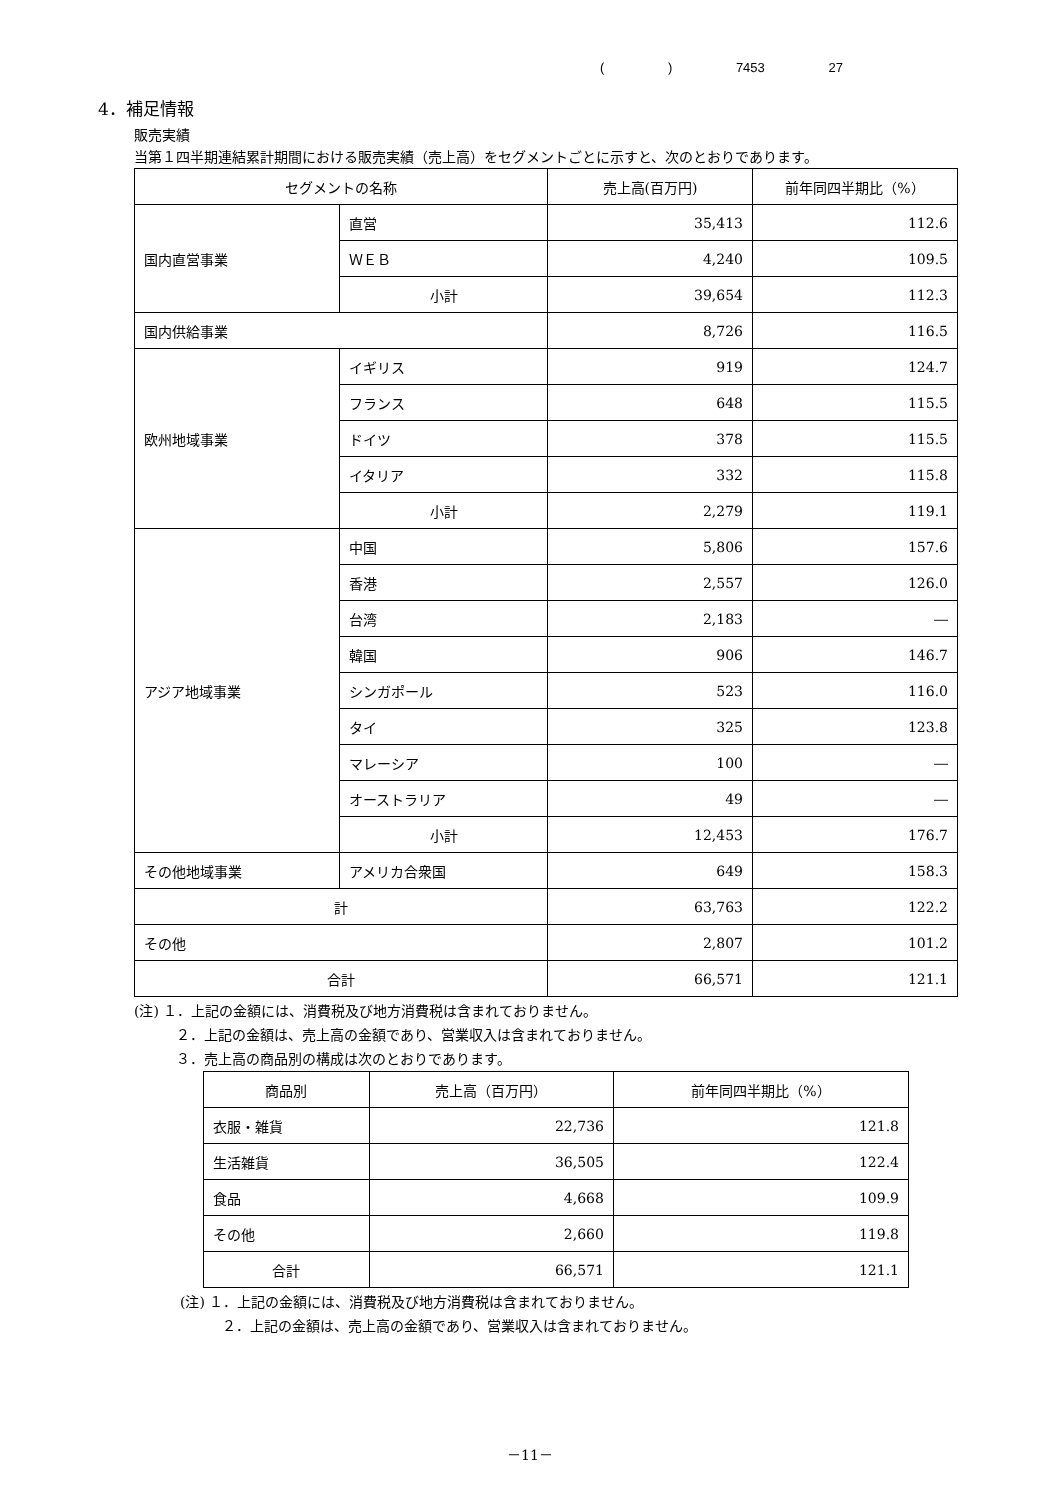( ) 7453 27
4．補足情報
販売実績
当第１四半期連結累計期間における販売実績（売上高）をセグメントごとに示すと、次のとおりであります。
| セグメントの名称 | | 売上高(百万円) | 前年同四半期比（%） |
| --- | --- | --- | --- |
| 国内直営事業 | 直営 | 35,413 | 112.6 |
| | ＷＥＢ | 4,240 | 109.5 |
| | 小計 | 39,654 | 112.3 |
| 国内供給事業 | | 8,726 | 116.5 |
| 欧州地域事業 | イギリス | 919 | 124.7 |
| | フランス | 648 | 115.5 |
| | ドイツ | 378 | 115.5 |
| | イタリア | 332 | 115.8 |
| | 小計 | 2,279 | 119.1 |
| アジア地域事業 | 中国 | 5,806 | 157.6 |
| | 香港 | 2,557 | 126.0 |
| | 台湾 | 2,183 | ― |
| | 韓国 | 906 | 146.7 |
| | シンガポール | 523 | 116.0 |
| | タイ | 325 | 123.8 |
| | マレーシア | 100 | ― |
| | オーストラリア | 49 | ― |
| | 小計 | 12,453 | 176.7 |
| その他地域事業 | アメリカ合衆国 | 649 | 158.3 |
| 計 | | 63,763 | 122.2 |
| その他 | | 2,807 | 101.2 |
| 合計 | | 66,571 | 121.1 |
(注) １．上記の金額には、消費税及び地方消費税は含まれておりません。
２．上記の金額は、売上高の金額であり、営業収入は含まれておりません。
３．売上高の商品別の構成は次のとおりであります。
| 商品別 | 売上高（百万円） | 前年同四半期比（%） |
| --- | --- | --- |
| 衣服・雑貨 | 22,736 | 121.8 |
| 生活雑貨 | 36,505 | 122.4 |
| 食品 | 4,668 | 109.9 |
| その他 | 2,660 | 119.8 |
| 合計 | 66,571 | 121.1 |
(注) １．上記の金額には、消費税及び地方消費税は含まれておりません。
２．上記の金額は、売上高の金額であり、営業収入は含まれておりません。
－11－